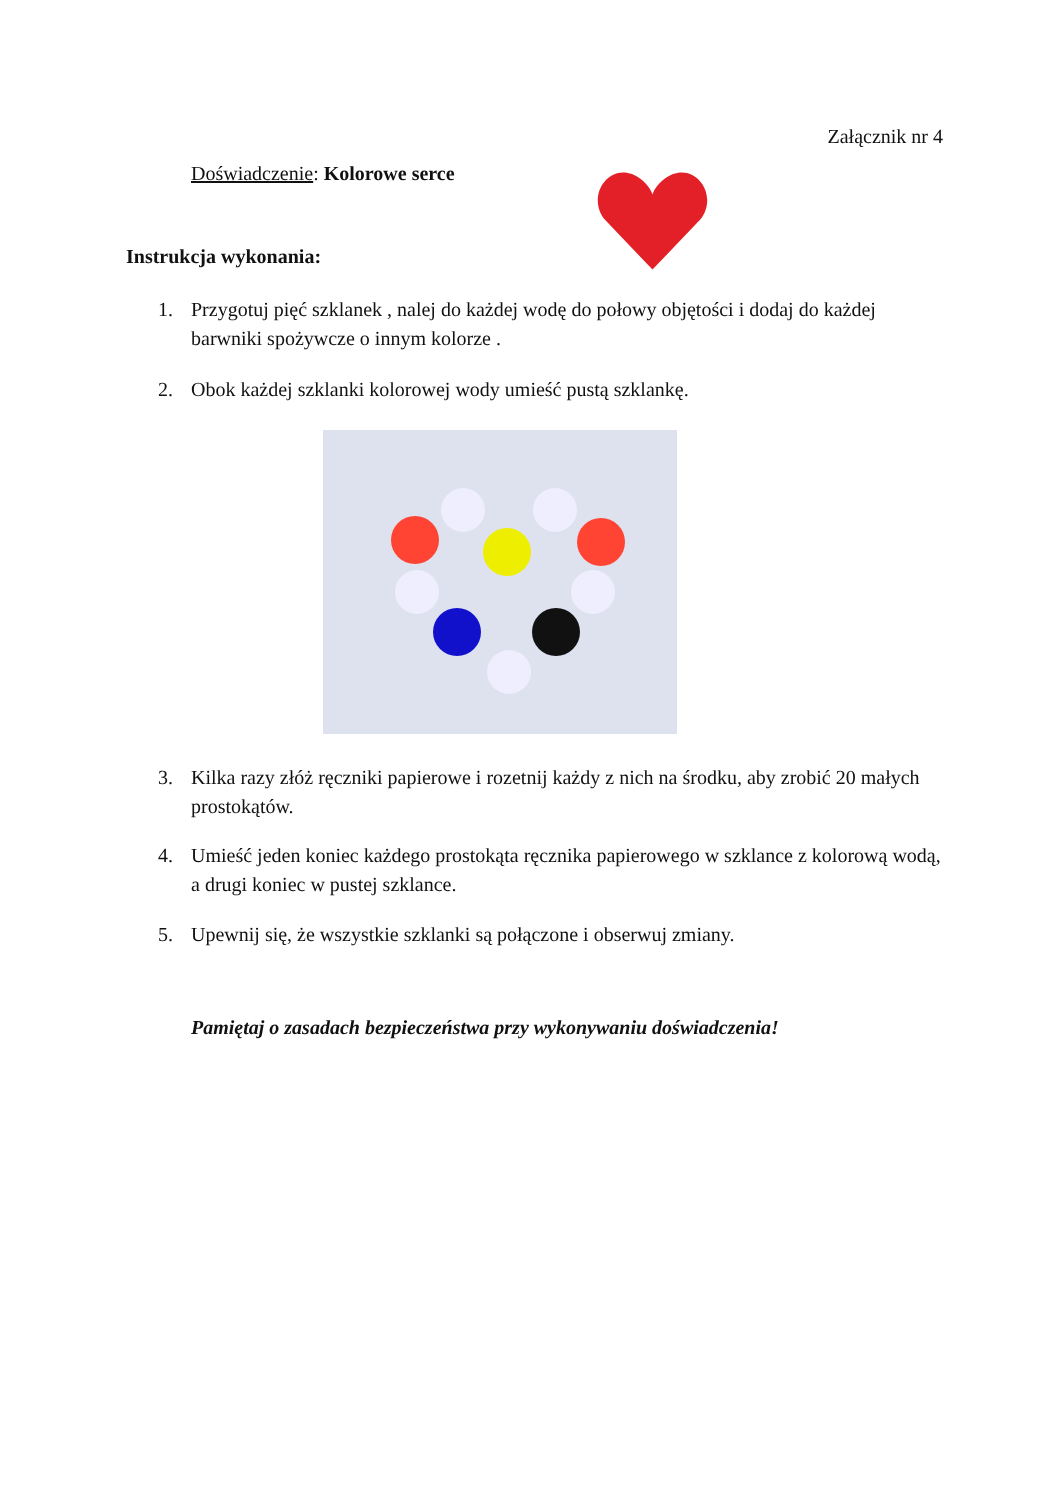Załącznik nr 4
Doświadczenie: Kolorowe serce
Instrukcja wykonania:
1. Przygotuj pięć szklanek , nalej do każdej wodę do połowy objętości i dodaj do każdej barwniki spożywcze o innym kolorze .
2. Obok każdej szklanki kolorowej wody umieść pustą szklankę.
3. Kilka razy złóż ręczniki papierowe i rozetnij każdy z nich na środku, aby zrobić 20 małych prostokątów.
4. Umieść jeden koniec każdego prostokąta ręcznika papierowego w szklance z kolorową wodą, a drugi koniec w pustej szklance.
5. Upewnij się, że wszystkie szklanki są połączone i obserwuj zmiany.
Pamiętaj o zasadach bezpieczeństwa przy wykonywaniu doświadczenia!